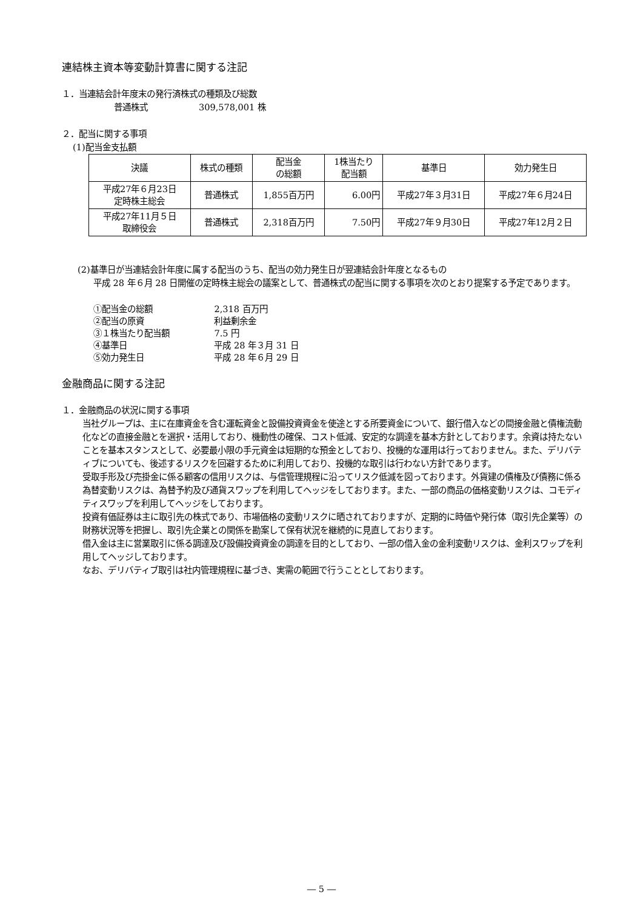連結株主資本等変動計算書に関する注記
１．当連結会計年度末の発行済株式の種類及び総数
普通株式　　　　　　309,578,001 株
２．配当に関する事項
(1)配当金支払額
| 決議 | 株式の種類 | 配当金 の総額 | 1株当たり 配当額 | 基準日 | 効力発生日 |
| --- | --- | --- | --- | --- | --- |
| 平成27年６月23日 定時株主総会 | 普通株式 | 1,855百万円 | 6.00円 | 平成27年３月31日 | 平成27年６月24日 |
| 平成27年11月５日 取締役会 | 普通株式 | 2,318百万円 | 7.50円 | 平成27年９月30日 | 平成27年12月２日 |
(2)基準日が当連結会計年度に属する配当のうち、配当の効力発生日が翌連結会計年度となるもの
平成 28 年６月 28 日開催の定時株主総会の議案として、普通株式の配当に関する事項を次のとおり提案する予定であります。
| ①配当金の総額 | 2,318 百万円 |
| ②配当の原資 | 利益剰余金 |
| ③１株当たり配当額 | 7.5 円 |
| ④基準日 | 平成 28 年３月 31 日 |
| ⑤効力発生日 | 平成 28 年６月 29 日 |
金融商品に関する注記
１．金融商品の状況に関する事項
当社グループは、主に在庫資金を含む運転資金と設備投資資金を使途とする所要資金について、銀行借入などの間接金融と債権流動化などの直接金融とを選択・活用しており、機動性の確保、コスト低減、安定的な調達を基本方針としております。余資は持たないことを基本スタンスとして、必要最小限の手元資金は短期的な預金としており、投機的な運用は行っておりません。また、デリバティブについても、後述するリスクを回避するために利用しており、投機的な取引は行わない方針であります。
受取手形及び売掛金に係る顧客の信用リスクは、与信管理規程に沿ってリスク低減を図っております。外貨建の債権及び債務に係る為替変動リスクは、為替予約及び通貨スワップを利用してヘッジをしております。また、一部の商品の価格変動リスクは、コモディティスワップを利用してヘッジをしております。
投資有価証券は主に取引先の株式であり、市場価格の変動リスクに晒されておりますが、定期的に時価や発行体（取引先企業等）の財務状況等を把握し、取引先企業との関係を勘案して保有状況を継続的に見直しております。
借入金は主に営業取引に係る調達及び設備投資資金の調達を目的としており、一部の借入金の金利変動リスクは、金利スワップを利用してヘッジしております。
なお、デリバティブ取引は社内管理規程に基づき、実需の範囲で行うこととしております。
― 5 ―